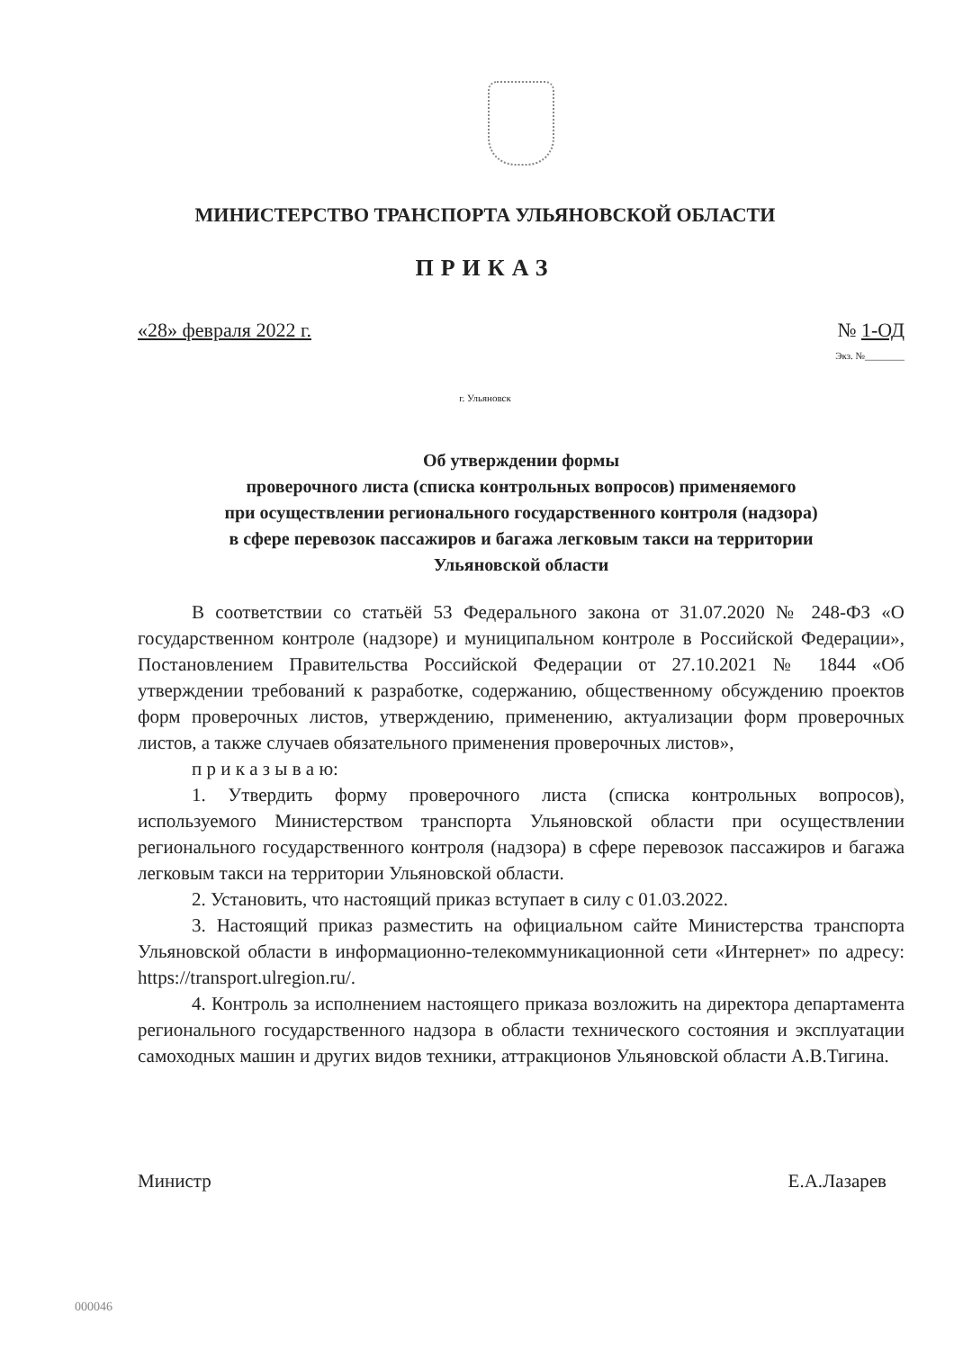МИНИСТЕРСТВО ТРАНСПОРТА УЛЬЯНОВСКОЙ ОБЛАСТИ
ПРИКАЗ
«28» февраля 2022 г. № 1-ОД
Экз. №________
г. Ульяновск
Об утверждении формы
проверочного листа (списка контрольных вопросов) применяемого
при осуществлении регионального государственного контроля (надзора)
в сфере перевозок пассажиров и багажа легковым такси на территории
Ульяновской области
В соответствии со статьёй 53 Федерального закона от 31.07.2020 № 248-ФЗ «О государственном контроле (надзоре) и муниципальном контроле в Российской Федерации», Постановлением Правительства Российской Федерации от 27.10.2021 № 1844 «Об утверждении требований к разработке, содержанию, общественному обсуждению проектов форм проверочных листов, утверждению, применению, актуализации форм проверочных листов, а также случаев обязательного применения проверочных листов»,
п р и к а з ы в а ю:
1. Утвердить форму проверочного листа (списка контрольных вопросов), используемого Министерством транспорта Ульяновской области при осуществлении регионального государственного контроля (надзора) в сфере перевозок пассажиров и багажа легковым такси на территории Ульяновской области.
2. Установить, что настоящий приказ вступает в силу с 01.03.2022.
3. Настоящий приказ разместить на официальном сайте Министерства транспорта Ульяновской области в информационно-телекоммуникационной сети «Интернет» по адресу: https://transport.ulregion.ru/.
4. Контроль за исполнением настоящего приказа возложить на директора департамента регионального государственного надзора в области технического состояния и эксплуатации самоходных машин и других видов техники, аттракционов Ульяновской области А.В.Тигина.
Министр Е.А.Лазарев
000046